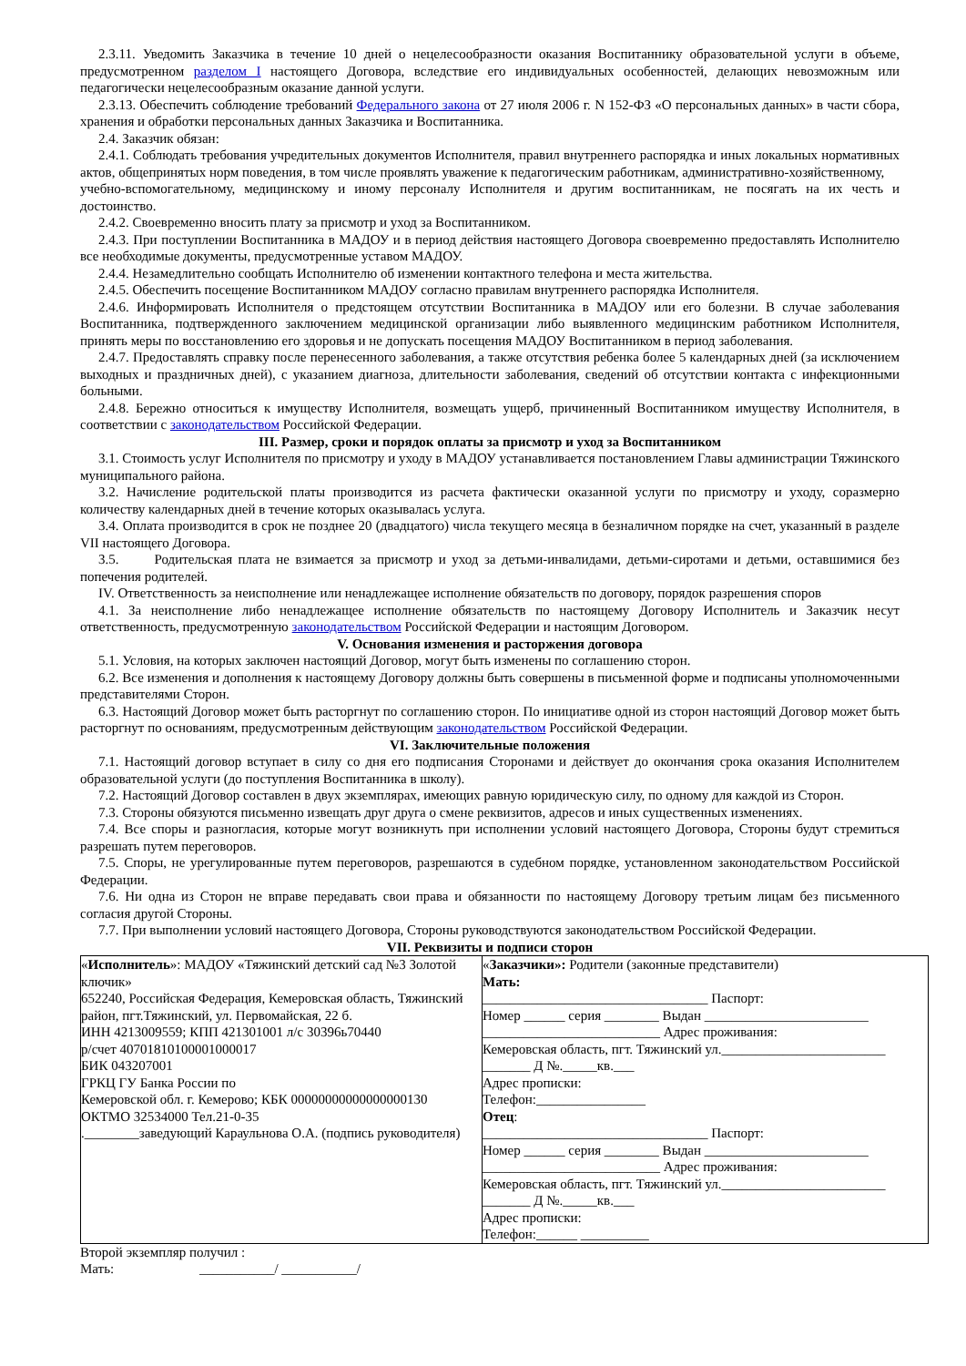2.3.11. Уведомить Заказчика в течение 10 дней о нецелесообразности оказания Воспитаннику образовательной услуги в объеме, предусмотренном разделом I настоящего Договора, вследствие его индивидуальных особенностей, делающих невозможным или педагогически нецелесообразным оказание данной услуги.
2.3.13. Обеспечить соблюдение требований Федерального закона от 27 июля 2006 г. N 152-ФЗ «О персональных данных» в части сбора, хранения и обработки персональных данных Заказчика и Воспитанника.
2.4. Заказчик обязан:
2.4.1. Соблюдать требования учредительных документов Исполнителя, правил внутреннего распорядка и иных локальных нормативных актов, общепринятых норм поведения, в том числе проявлять уважение к педагогическим работникам, административно-хозяйственному,
учебно-вспомогательному, медицинскому и иному персоналу Исполнителя и другим воспитанникам, не посягать на их честь и достоинство.
2.4.2. Своевременно вносить плату за присмотр и уход за Воспитанником.
2.4.3. При поступлении Воспитанника в МАДОУ и в период действия настоящего Договора своевременно предоставлять Исполнителю все необходимые документы, предусмотренные уставом МАДОУ.
2.4.4. Незамедлительно сообщать Исполнителю об изменении контактного телефона и места жительства.
2.4.5. Обеспечить посещение Воспитанником МАДОУ согласно правилам внутреннего распорядка Исполнителя.
2.4.6. Информировать Исполнителя о предстоящем отсутствии Воспитанника в МАДОУ или его болезни. В случае заболевания Воспитанника, подтвержденного заключением медицинской организации либо выявленного медицинским работником Исполнителя, принять меры по восстановлению его здоровья и не допускать посещения МАДОУ Воспитанником в период заболевания.
2.4.7. Предоставлять справку после перенесенного заболевания, а также отсутствия ребенка более 5 календарных дней (за исключением выходных и праздничных дней), с указанием диагноза, длительности заболевания, сведений об отсутствии контакта с инфекционными больными.
2.4.8. Бережно относиться к имуществу Исполнителя, возмещать ущерб, причиненный Воспитанником имуществу Исполнителя, в соответствии с законодательством Российской Федерации.
III. Размер, сроки и порядок оплаты за присмотр и уход за Воспитанником
3.1. Стоимость услуг Исполнителя по присмотру и уходу в МАДОУ устанавливается постановлением Главы администрации Тяжинского муниципального района.
3.2. Начисление родительской платы производится из расчета фактически оказанной услуги по присмотру и уходу, соразмерно количеству календарных дней в течение которых оказывалась услуга.
3.4. Оплата производится в срок не позднее 20 (двадцатого) числа текущего месяца в безналичном порядке на счет, указанный в разделе VII настоящего Договора.
3.5. Родительская плата не взимается за присмотр и уход за детьми-инвалидами, детьми-сиротами и детьми, оставшимися без попечения родителей.
IV. Ответственность за неисполнение или ненадлежащее исполнение обязательств по договору, порядок разрешения споров
4.1. За неисполнение либо ненадлежащее исполнение обязательств по настоящему Договору Исполнитель и Заказчик несут ответственность, предусмотренную законодательством Российской Федерации и настоящим Договором.
V. Основания изменения и расторжения договора
5.1. Условия, на которых заключен настоящий Договор, могут быть изменены по соглашению сторон.
6.2. Все изменения и дополнения к настоящему Договору должны быть совершены в письменной форме и подписаны уполномоченными представителями Сторон.
6.3. Настоящий Договор может быть расторгнут по соглашению сторон. По инициативе одной из сторон настоящий Договор может быть расторгнут по основаниям, предусмотренным действующим законодательством Российской Федерации.
VI. Заключительные положения
7.1. Настоящий договор вступает в силу со дня его подписания Сторонами и действует до окончания срока оказания Исполнителем образовательной услуги (до поступления Воспитанника в школу).
7.2. Настоящий Договор составлен в двух экземплярах, имеющих равную юридическую силу, по одному для каждой из Сторон.
7.3. Стороны обязуются письменно извещать друг друга о смене реквизитов, адресов и иных существенных изменениях.
7.4. Все споры и разногласия, которые могут возникнуть при исполнении условий настоящего Договора, Стороны будут стремиться разрешать путем переговоров.
7.5. Споры, не урегулированные путем переговоров, разрешаются в судебном порядке, установленном законодательством Российской Федерации.
7.6. Ни одна из Сторон не вправе передавать свои права и обязанности по настоящему Договору третьим лицам без письменного согласия другой Стороны.
7.7. При выполнении условий настоящего Договора, Стороны руководствуются законодательством Российской Федерации.
VII. Реквизиты и подписи сторон
| « Исполнитель »: МАДОУ «Тяжинский детский сад №3 Золотой ключик» 652240, Российская Федерация, Кемеровская область, Тяжинский район, пгт.Тяжинский, ул. Первомайская, 22 б. ИНН 4213009559; КПП 421301001 л/с 30396ь70440 р/счет 40701810100001000017 БИК 043207001 ГРКЦ ГУ Банка России по Кемеровской обл. г. Кемерово; КБК 00000000000000000130 ОКТМО 32534000 Тел.21-0-35 .________заведующий Караульнова О.А. (подпись руководителя) | « Заказчики»: Родители (законные представители) Мать: _________________________________ Паспорт: Номер ______ серия ________ Выдан ________________________ __________________________ Адрес проживания: Кемеровская область, пгт. Тяжинский ул.________________________ _______ Д №._____кв.___ Адрес прописки: Телефон:________________ Отец : _________________________________ Паспорт: Номер ______ серия ________ Выдан ________________________ __________________________ Адрес проживания: Кемеровская область, пгт. Тяжинский ул.________________________ _______ Д №._____кв.___ Адрес прописки: Телефон:______ __________ |
Второй экземпляр получил :
Мать: ___________/ ___________/